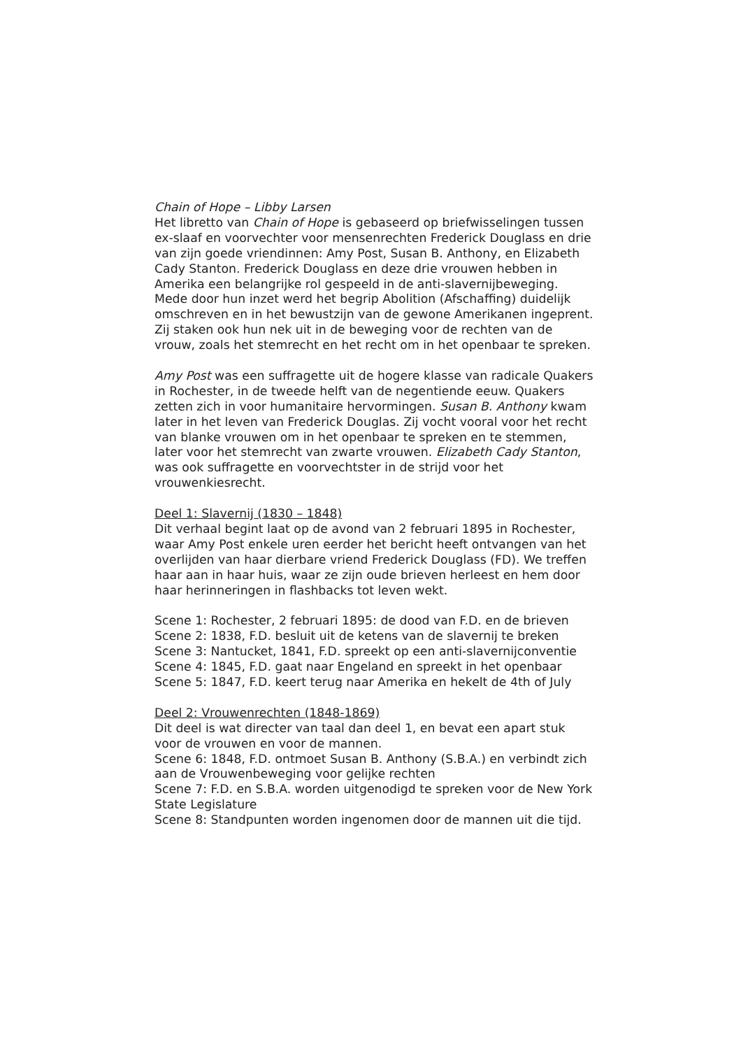Chain of Hope – Libby Larsen
Het libretto van Chain of Hope is gebaseerd op briefwisselingen tussen ex-slaaf en voorvechter voor mensenrechten Frederick Douglass en drie van zijn goede vriendinnen: Amy Post, Susan B. Anthony, en Elizabeth Cady Stanton. Frederick Douglass en deze drie vrouwen hebben in Amerika een belangrijke rol gespeeld in de anti-slavernijbeweging. Mede door hun inzet werd het begrip Abolition (Afschaffing) duidelijk omschreven en in het bewustzijn van de gewone Amerikanen ingeprent. Zij staken ook hun nek uit in de beweging voor de rechten van de vrouw, zoals het stemrecht en het recht om in het openbaar te spreken.
Amy Post was een suffragette uit de hogere klasse van radicale Quakers in Rochester, in de tweede helft van de negentiende eeuw. Quakers zetten zich in voor humanitaire hervormingen. Susan B. Anthony kwam later in het leven van Frederick Douglas. Zij vocht vooral voor het recht van blanke vrouwen om in het openbaar te spreken en te stemmen, later voor het stemrecht van zwarte vrouwen. Elizabeth Cady Stanton, was ook suffragette en voorvechtster in de strijd voor het vrouwenkiesrecht.
Deel 1: Slavernij (1830 – 1848)
Dit verhaal begint laat op de avond van 2 februari 1895 in Rochester, waar Amy Post enkele uren eerder het bericht heeft ontvangen van het overlijden van haar dierbare vriend Frederick Douglass (FD). We treffen haar aan in haar huis, waar ze zijn oude brieven herleest en hem door haar herinneringen in flashbacks tot leven wekt.
Scene 1: Rochester, 2 februari 1895: de dood van F.D. en de brieven
Scene 2: 1838, F.D. besluit uit de ketens van de slavernij te breken
Scene 3: Nantucket, 1841, F.D. spreekt op een anti-slavernijconventie
Scene 4: 1845, F.D. gaat naar Engeland en spreekt in het openbaar
Scene 5: 1847, F.D. keert terug naar Amerika en hekelt de 4th of July
Deel 2: Vrouwenrechten (1848-1869)
Dit deel is wat directer van taal dan deel 1, en bevat een apart stuk voor de vrouwen en voor de mannen.
Scene 6: 1848, F.D. ontmoet Susan B. Anthony (S.B.A.) en verbindt zich aan de Vrouwenbeweging voor gelijke rechten
Scene 7: F.D. en S.B.A. worden uitgenodigd te spreken voor de New York State Legislature
Scene 8: Standpunten worden ingenomen door de mannen uit die tijd.